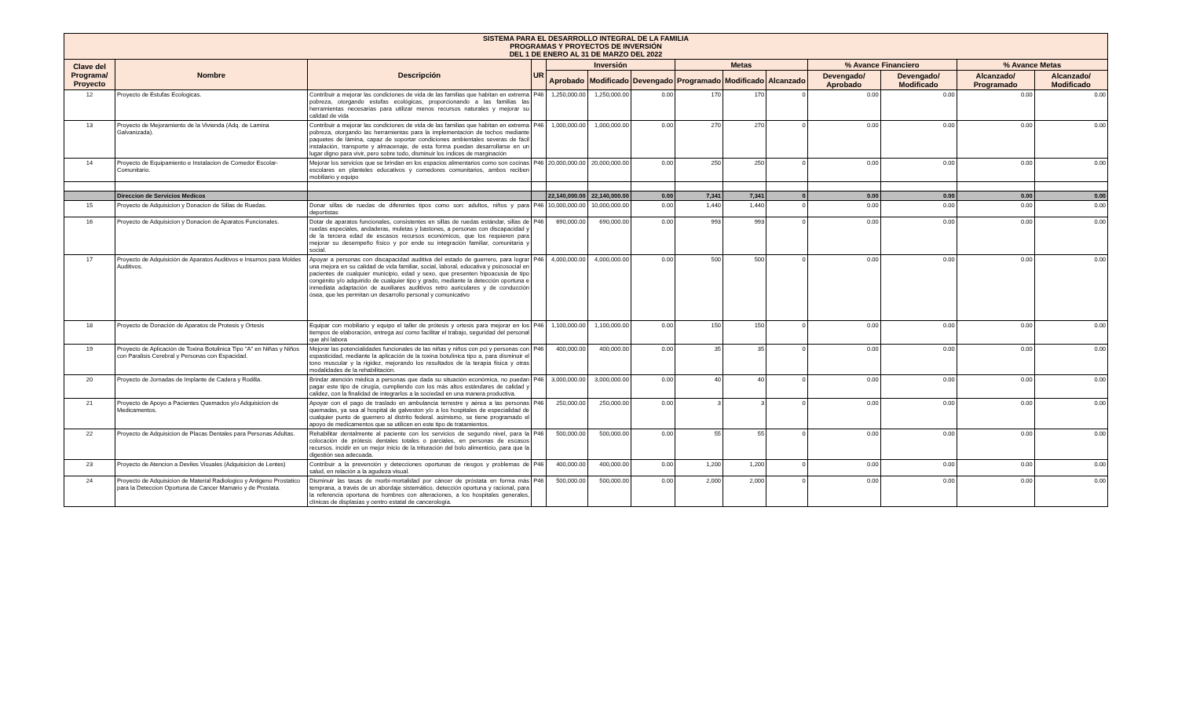| SISTEMA PARA EL DESARROLLO INTEGRAL DE LA FAMILIA PROGRAMAS Y PROYECTOS DE INVERSIÓN DEL 1 DE ENERO AL 31 DE MARZO DEL 2022 | | | | | | | | | | | | | |
| Clave del Programa/ Proyecto | Nombre | Descripción | UR | Inversión | | | Metas | | | % Avance Financiero | | % Avance Metas | |
| | | | | Aprobado | Modificado | Devengado | Programado | Modificado | Alcanzado | Devengado/ Aprobado | Devengado/ Modificado | Alcanzado/ Programado | Alcanzado/ Modificado |
| 12 | Proyecto de Estufas Ecologicas. | Contribuir a mejorar las condiciones de vida de las familias que habitan en extrema pobreza, otorgando estufas ecológicas, proporcionando a las familias las herramientas necesarias para utilizar menos recursos naturales y mejorar su calidad de vida | P46 | 1,250,000.00 | 1,250,000.00 | 0.00 | 170 | 170 | 0 | 0.00 | 0.00 | 0.00 | 0.00 |
| 13 | Proyecto de Mejoramiento de la Vivienda (Adq. de Lamina Galvanizada). | Contribuir a mejorar las condiciones de vida de las familias que habitan en extrema pobreza, otorgando las herramientas para la implementación de techos mediante paquetes de lámina, capaz de soportar condiciones ambientales severas de fácil instalación, transporte y almacenaje, de esta forma puedan desarrollarse en un lugar digno para vivir, pero sobre todo, disminuir los índices de marginación | P46 | 1,000,000.00 | 1,000,000.00 | 0.00 | 270 | 270 | 0 | 0.00 | 0.00 | 0.00 | 0.00 |
| 14 | Proyecto de Equipamiento e Instalacion de Comedor Escolar-Comunitario. | Mejorar los servicios que se brindan en los espacios alimentarios como son cocinas escolares en planteles educativos y comedores comunitarios, ambos reciben mobiliario y equipo | P46 | 20,000,000.00 | 20,000,000.00 | 0.00 | 250 | 250 | 0 | 0.00 | 0.00 | 0.00 | 0.00 |
| | Direccion de Servicios Medicos | | | 22,140,000.00 | 22,140,000.00 | 0.00 | 7,341 | 7,341 | 0 | 0.00 | 0.00 | 0.00 | 0.00 |
| 15 | Proyecto de Adquisicion y Donacion de Sillas de Ruedas. | Donar sillas de ruedas de diferentes tipos como son: adultos, niños y para deportistas | P46 | 10,000,000.00 | 10,000,000.00 | 0.00 | 1,440 | 1,440 | 0 | 0.00 | 0.00 | 0.00 | 0.00 |
| 16 | Proyecto de Adquisicion y Donacion de Aparatos Funcionales. | Dotar de aparatos funcionales, consistentes en sillas de ruedas estándar, sillas de ruedas especiales, andaderas, muletas y bastones, a personas con discapacidad y de la tercera edad de escasos recursos económicos, que los requieren para mejorar su desempeño físico y por ende su integración familiar, comunitaria y social. | P46 | 690,000.00 | 690,000.00 | 0.00 | 993 | 993 | 0 | 0.00 | 0.00 | 0.00 | 0.00 |
| 17 | Proyecto de Adquisición de Aparatos Auditivos e Insumos para Moldes Auditivos. | Apoyar a personas con discapacidad auditiva del estado de guerrero, para lograr una mejora en su calidad de vida familiar, social, laboral, educativa y psicosocial en pacientes de cualquier municipio, edad y sexo, que presenten hipoacusia de tipo congénito y/o adquirido de cualquier tipo y grado, mediante la detección oportuna e inmediata adaptación de auxiliares auditivos retro auriculares y de conducción ósea, que les permitan un desarrollo personal y comunicativo | P46 | 4,000,000.00 | 4,000,000.00 | 0.00 | 500 | 500 | 0 | 0.00 | 0.00 | 0.00 | 0.00 |
| 18 | Proyecto de Donación de Aparatos de Protesis y Ortesis | Equipar con mobiliario y equipo el taller de prótesis y ortesis para mejorar en los tiempos de elaboración, entrega así como facilitar el trabajo, seguridad del personal que ahí labora | P46 | 1,100,000.00 | 1,100,000.00 | 0.00 | 150 | 150 | 0 | 0.00 | 0.00 | 0.00 | 0.00 |
| 19 | Proyecto de Aplicación de Toxina Botulinica Tipo "A" en Niñas y Niños con Paralisis Cerebral y Personas con Espacidad. | Mejorar las potencialidades funcionales de las niñas y niños con pci y personas con espasticidad, mediante la aplicación de la toxina botulínica tipo a, para disminuir el tono muscular y la rigidez, mejorando los resultados de la terapia física y otras modalidades de la rehabilitación. | P46 | 400,000.00 | 400,000.00 | 0.00 | 35 | 35 | 0 | 0.00 | 0.00 | 0.00 | 0.00 |
| 20 | Proyecto de Jornadas de Implante de Cadera y Rodilla. | Brindar atención médica a personas que dada su situación económica, no puedan pagar este tipo de cirugía, cumpliendo con los más altos estándares de calidad y calidez, con la finalidad de integrarlos a la sociedad en una manera productiva. | P46 | 3,000,000.00 | 3,000,000.00 | 0.00 | 40 | 40 | 0 | 0.00 | 0.00 | 0.00 | 0.00 |
| 21 | Proyecto de Apoyo a Pacientes Quemados y/o Adquisicion de Medicamentos. | Apoyar con el pago de traslado en ambulancia terrestre y aérea a las personas quemadas, ya sea al hospital de galveston y/o a los hospitales de especialidad de cualquier punto de guerrero al distrito federal. asimismo, se tiene programado el apoyo de medicamentos que se utilicen en este tipo de tratamientos. | P46 | 250,000.00 | 250,000.00 | 0.00 | 3 | 3 | 0 | 0.00 | 0.00 | 0.00 | 0.00 |
| 22 | Proyecto de Adquisicion de Placas Dentales para Personas Adultas. | Rehabilitar dentalmente al paciente con los servicios de segundo nivel, para la colocación de prótesis dentales totales o parciales, en personas de escasos recursos. incidir en un mejor inicio de la trituración del bolo alimenticio, para que la digestión sea adecuada. | P46 | 500,000.00 | 500,000.00 | 0.00 | 55 | 55 | 0 | 0.00 | 0.00 | 0.00 | 0.00 |
| 23 | Proyecto de Atencion a Deviles Visuales (Adquisicion de Lentes) | Contribuir a la prevención y detecciones oportunas de riesgos y problemas de salud, en relación a la agudeza visual. | P46 | 400,000.00 | 400,000.00 | 0.00 | 1,200 | 1,200 | 0 | 0.00 | 0.00 | 0.00 | 0.00 |
| 24 | Proyecto de Adquisicion de Material Radiologico y Antigeno Prostatico para la Deteccion Oportuna de Cancer Mamario y de Prostata. | Disminuir las tasas de morbi-mortalidad por cáncer de próstata en forma más temprana, a través de un abordaje sistemático, detección oportuna y racional, para la referencia oportuna de hombres con alteraciones, a los hospitales generales, clínicas de displasias y centro estatal de cancerología. | P46 | 500,000.00 | 500,000.00 | 0.00 | 2,000 | 2,000 | 0 | 0.00 | 0.00 | 0.00 | 0.00 |